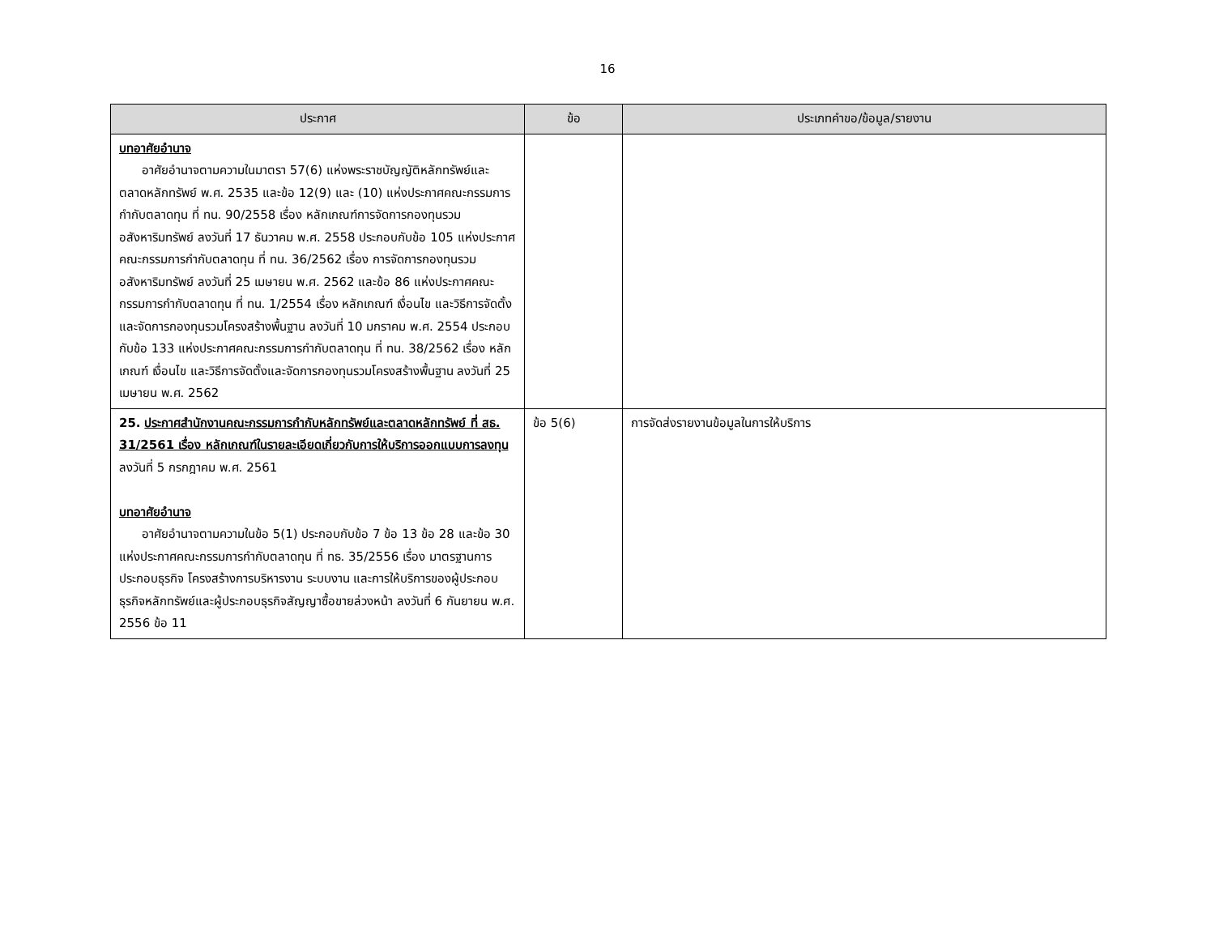16
| ประกาศ | ข้อ | ประเภทคำขอ/ข้อมูล/รายงาน |
| --- | --- | --- |
| บทอาศัยอำนาจ อาศัยอำนาจตามความในมาตรา 57(6) แห่งพระราชบัญญัติหลักทรัพย์และตลาดหลักทรัพย์ พ.ศ. 2535 และข้อ 12(9) และ (10) แห่งประกาศคณะกรรมการกำกับตลาดทุน ที่ ทน. 90/2558 เรื่อง หลักเกณฑ์การจัดการกองทุนรวมอสังหาริมทรัพย์ ลงวันที่ 17 ธันวาคม พ.ศ. 2558 ประกอบกับข้อ 105 แห่งประกาศคณะกรรมการกำกับตลาดทุน ที่ ทน. 36/2562 เรื่อง การจัดการกองทุนรวมอสังหาริมทรัพย์ ลงวันที่ 25 เมษายน พ.ศ. 2562 และข้อ 86 แห่งประกาศคณะกรรมการกำกับตลาดทุน ที่ ทน. 1/2554 เรื่อง หลักเกณฑ์ เงื่อนไข และวิธีการจัดตั้งและจัดการกองทุนรวมโครงสร้างพื้นฐาน ลงวันที่ 10 มกราคม พ.ศ. 2554 ประกอบกับข้อ 133 แห่งประกาศคณะกรรมการกำกับตลาดทุน ที่ ทน. 38/2562 เรื่อง หลักเกณฑ์ เงื่อนไข และวิธีการจัดตั้งและจัดการกองทุนรวมโครงสร้างพื้นฐาน ลงวันที่ 25 เมษายน พ.ศ. 2562 | | |
| 25. ประกาศสำนักงานคณะกรรมการกำกับหลักทรัพย์และตลาดหลักทรัพย์ ที่ สธ. 31/2561 เรื่อง หลักเกณฑ์ในรายละเอียดเกี่ยวกับการให้บริการออกแบบการลงทุน ลงวันที่ 5 กรกฎาคม พ.ศ. 2561 บทอาศัยอำนาจ อาศัยอำนาจตามความในข้อ 5(1) ประกอบกับข้อ 7 ข้อ 13 ข้อ 28 และข้อ 30 แห่งประกาศคณะกรรมการกำกับตลาดทุน ที่ ทธ. 35/2556 เรื่อง มาตรฐานการประกอบธุรกิจ โครงสร้างการบริหารงาน ระบบงาน และการให้บริการของผู้ประกอบธุรกิจหลักทรัพย์และผู้ประกอบธุรกิจสัญญาซื้อขายล่วงหน้า ลงวันที่ 6 กันยายน พ.ศ. 2556 ข้อ 11 | ข้อ 5(6) | การจัดส่งรายงานข้อมูลในการให้บริการ |